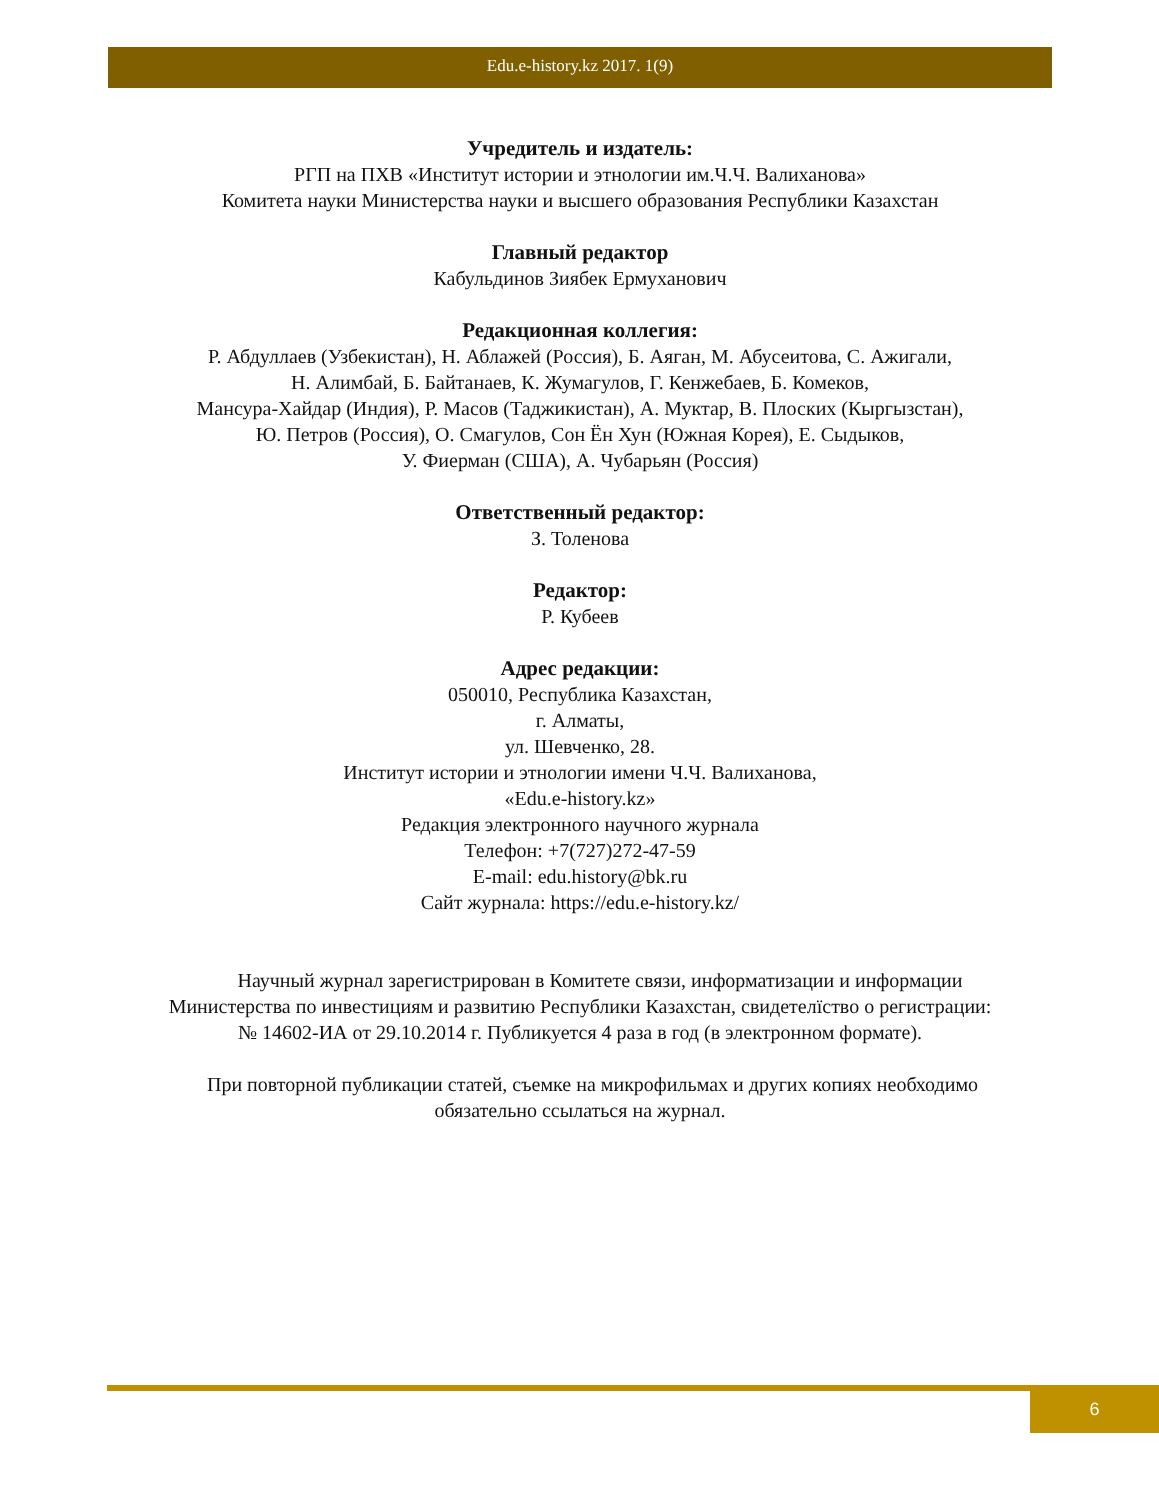Edu.e-history.kz 2017. 1(9)
Учредитель и издатель:
РГП на ПХВ «Институт истории и этнологии им.Ч.Ч. Валиханова»
Комитета науки Министерства науки и высшего образования Республики Казахстан
Главный редактор
Кабульдинов Зиябек Ермуханович
Редакционная коллегия:
Р. Абдуллаев (Узбекистан), Н. Аблажей (Россия), Б. Аяган, М. Абусеитова, С. Ажигали,
Н. Алимбай, Б. Байтанаев, К. Жумагулов, Г. Кенжебаев, Б. Комеков,
Мансура-Хайдар (Индия), Р. Масов (Таджикистан), А. Муктар, В. Плоских (Кыргызстан),
Ю. Петров (Россия), О. Смагулов, Сон Ён Хун (Южная Корея), Е. Сыдыков,
У. Фиерман (США), А. Чубарьян (Россия)
Ответственный редактор:
З. Толенова
Редактор:
Р. Кубеев
Адрес редакции:
050010, Республика Казахстан,
г. Алматы,
ул. Шевченко, 28.
Институт истории и этнологии имени Ч.Ч. Валиханова,
«Edu.e-history.kz»
Редакция электронного научного журнала
Телефон: +7(727)272-47-59
E-mail: edu.history@bk.ru
Сайт журнала: https://edu.e-history.kz/
Научный журнал зарегистрирован в Комитете связи, информатизации и информации
Министерства по инвестициям и развитию Республики Казахстан, свидетелїство о регистрации:
№ 14602-ИА от 29.10.2014 г. Публикуется 4 раза в год (в электронном формате).
При повторной публикации статей, съемке на микрофильмах и других копиях необходимо
обязательно ссылаться на журнал.
6